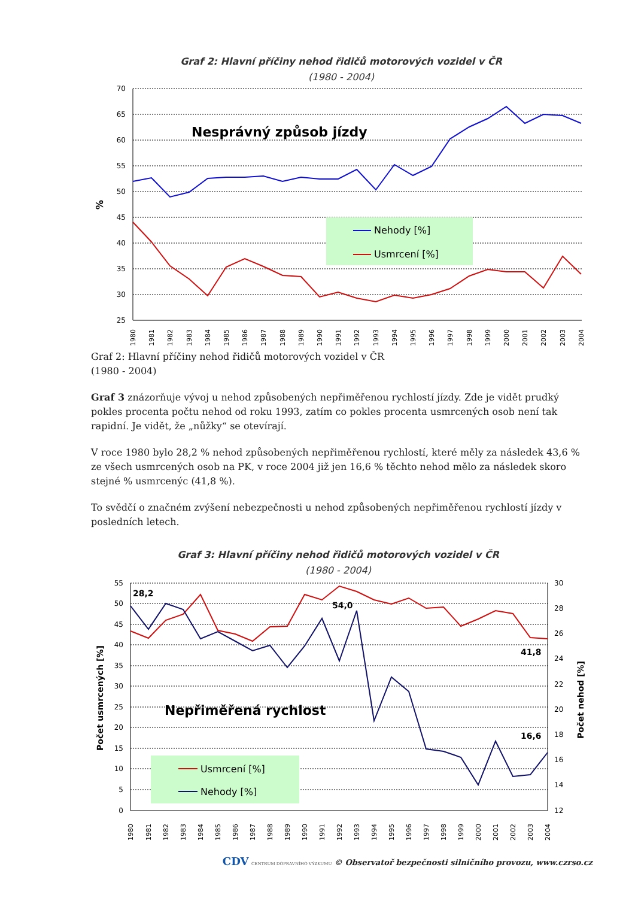Graf 2: Hlavní příčiny nehod řidičů motorových vozidel v ČR
(1980 - 2004)
%
70
65
60
55
50
45
40
35
30
25
Nesprávný způsob jízdy
Nehody [%]
Usmrcení [%]
1980
1981
1982
1983
1984
1985
1986
1987
1988
1989
1990
1991
1992
1993
1994
1995
1996
1997
1998
1999
2000
2001
2002
2003
2004
Graf 2: Hlavní příčiny nehod řidičů motorových vozidel v ČR
(1980 - 2004)
Graf 3 znázorňuje vývoj u nehod způsobených nepřiměřenou rychlostí jízdy. Zde je vidět prudký pokles procenta počtu nehod od roku 1993, zatím co pokles procenta usmrcených osob není tak rapidní. Je vidět, že „nůžky“ se otevírají.
V roce 1980 bylo 28,2 % nehod způsobených nepřiměřenou rychlostí, které měly za následek 43,6 % ze všech usmrcených osob na PK, v roce 2004 již jen 16,6 % těchto nehod mělo za následek skoro stejné % usmrcenýc (41,8 %).
To svědčí o značném zvýšení nebezpečnosti u nehod způsobených nepřiměřenou rychlostí jízdy v posledních letech.
Graf 3: Hlavní příčiny nehod řidičů motorových vozidel v ČR
(1980 - 2004)
55
50
45
40
35
30
25
20
15
10
5
0
30
28
26
24
22
20
18
16
14
12
Počet usmrcených [%]
Počet nehod [%]
Nepřiměřená rychlost
28,2
54,0
41,8
16,6
Usmrcení [%]
Nehody [%]
1980
1981
1982
1983
1984
1985
1986
1987
1988
1989
1990
1991
1992
1993
1994
1995
1996
1997
1998
1999
2000
2001
2002
2003
2004
CDV CENTRUM DOPRAVNÍHO VÝZKUMU © Observatoř bezpečnosti silničního provozu, www.czrso.cz